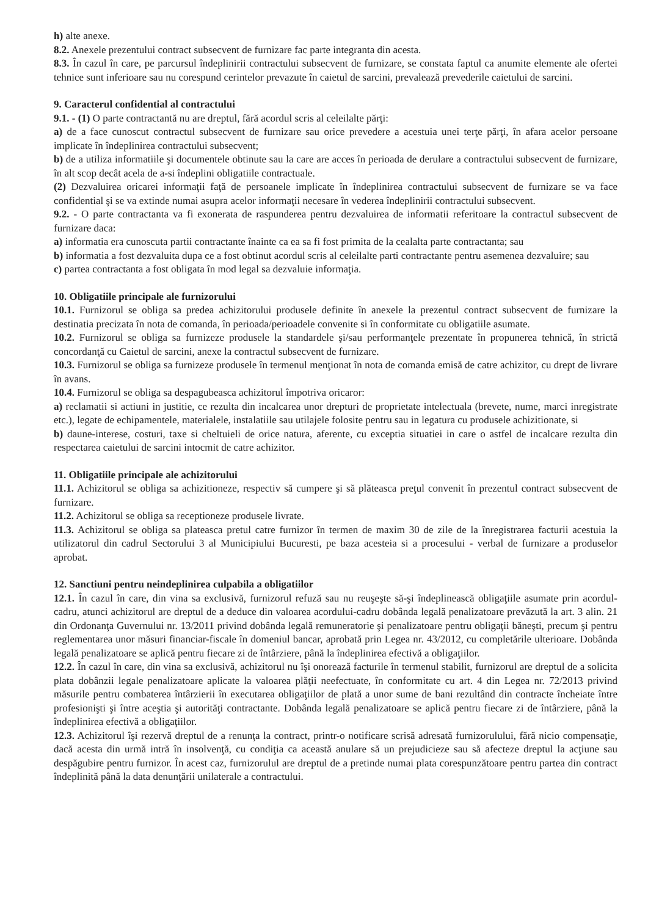h) alte anexe.
8.2. Anexele prezentului contract subsecvent de furnizare fac parte integranta din acesta.
8.3. În cazul în care, pe parcursul îndeplinirii contractului subsecvent de furnizare, se constata faptul ca anumite elemente ale ofertei tehnice sunt inferioare sau nu corespund cerintelor prevazute în caietul de sarcini, prevalează prevederile caietului de sarcini.
9. Caracterul confidential al contractului
9.1. - (1) O parte contractantă nu are dreptul, fără acordul scris al celeilalte părţi:
a) de a face cunoscut contractul subsecvent de furnizare sau orice prevedere a acestuia unei terţe părţi, în afara acelor persoane implicate în îndeplinirea contractului subsecvent;
b) de a utiliza informatiile şi documentele obtinute sau la care are acces în perioada de derulare a contractului subsecvent de furnizare, în alt scop decât acela de a-si îndeplini obligatiile contractuale.
(2) Dezvaluirea oricarei informaţii faţă de persoanele implicate în îndeplinirea contractului subsecvent de furnizare se va face confidential şi se va extinde numai asupra acelor informaţii necesare în vederea îndeplinirii contractului subsecvent.
9.2. - O parte contractanta va fi exonerata de raspunderea pentru dezvaluirea de informatii referitoare la contractul subsecvent de furnizare daca:
a) informatia era cunoscuta partii contractante înainte ca ea sa fi fost primita de la cealalta parte contractanta; sau
b) informatia a fost dezvaluita dupa ce a fost obtinut acordul scris al celeilalte parti contractante pentru asemenea dezvaluire; sau
c) partea contractanta a fost obligata în mod legal sa dezvaluie informaţia.
10. Obligatiile principale ale furnizorului
10.1. Furnizorul se obliga sa predea achizitorului produsele definite în anexele la prezentul contract subsecvent de furnizare la destinatia precizata în nota de comanda, în perioada/perioadele convenite si în conformitate cu obligatiile asumate.
10.2. Furnizorul se obliga sa furnizeze produsele la standardele şi/sau performanţele prezentate în propunerea tehnică, în strictă concordanţă cu Caietul de sarcini, anexe la contractul subsecvent de furnizare.
10.3. Furnizorul se obliga sa furnizeze produsele în termenul menţionat în nota de comanda emisă de catre achizitor, cu drept de livrare în avans.
10.4. Furnizorul se obliga sa despagubeasca achizitorul împotriva oricaror:
a) reclamatii si actiuni in justitie, ce rezulta din incalcarea unor drepturi de proprietate intelectuala (brevete, nume, marci inregistrate etc.), legate de echipamentele, materialele, instalatiile sau utilajele folosite pentru sau in legatura cu produsele achizitionate, si
b) daune-interese, costuri, taxe si cheltuieli de orice natura, aferente, cu exceptia situatiei in care o astfel de incalcare rezulta din respectarea caietului de sarcini intocmit de catre achizitor.
11. Obligatiile principale ale achizitorului
11.1. Achizitorul se obliga sa achizitioneze, respectiv să cumpere şi să plăteasca preţul convenit în prezentul contract subsecvent de furnizare.
11.2. Achizitorul se obliga sa receptioneze produsele livrate.
11.3. Achizitorul se obliga sa plateasca pretul catre furnizor în termen de maxim 30 de zile de la înregistrarea facturii acestuia la utilizatorul din cadrul Sectorului 3 al Municipiului Bucuresti, pe baza acesteia si a procesului - verbal de furnizare a produselor aprobat.
12. Sanctiuni pentru neindeplinirea culpabila a obligatiilor
12.1. În cazul în care, din vina sa exclusivă, furnizorul refuză sau nu reuşeşte să-şi îndeplinească obligaţiile asumate prin acordul-cadru, atunci achizitorul are dreptul de a deduce din valoarea acordului-cadru dobânda legală penalizatoare prevăzută la art. 3 alin. 21 din Ordonanţa Guvernului nr. 13/2011 privind dobânda legală remuneratorie şi penalizatoare pentru obligaţii băneşti, precum şi pentru reglementarea unor măsuri financiar-fiscale în domeniul bancar, aprobată prin Legea nr. 43/2012, cu completările ulterioare. Dobânda legală penalizatoare se aplică pentru fiecare zi de întârziere, până la îndeplinirea efectivă a obligaţiilor.
12.2. În cazul în care, din vina sa exclusivă, achizitorul nu îşi onorează facturile în termenul stabilit, furnizorul are dreptul de a solicita plata dobânzii legale penalizatoare aplicate la valoarea plăţii neefectuate, în conformitate cu art. 4 din Legea nr. 72/2013 privind măsurile pentru combaterea întârzierii în executarea obligaţiilor de plată a unor sume de bani rezultând din contracte încheiate între profesionişti şi între aceştia şi autorităţi contractante. Dobânda legală penalizatoare se aplică pentru fiecare zi de întârziere, până la îndeplinirea efectivă a obligaţiilor.
12.3. Achizitorul îşi rezervă dreptul de a renunţa la contract, printr-o notificare scrisă adresată furnizorulului, fără nicio compensaţie, dacă acesta din urmă intră în insolvenţă, cu condiţia ca această anulare să un prejudicieze sau să afecteze dreptul la acţiune sau despăgubire pentru furnizor. În acest caz, furnizorulul are dreptul de a pretinde numai plata corespunzătoare pentru partea din contract îndeplinită până la data denunţării unilaterale a contractului.